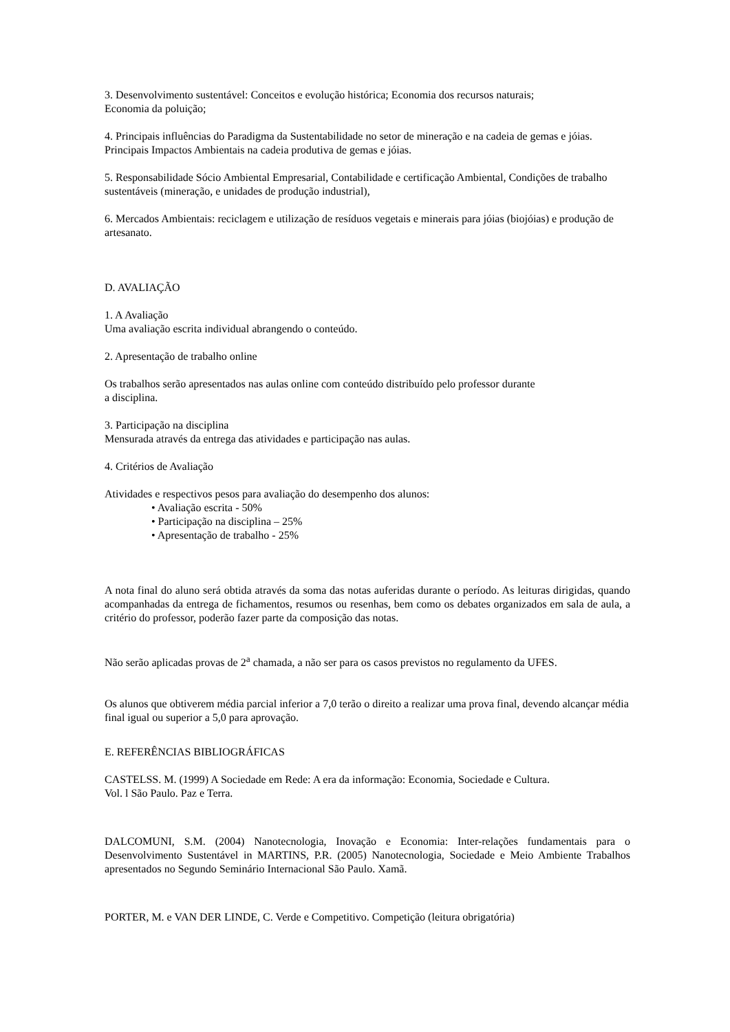3. Desenvolvimento sustentável: Conceitos e evolução histórica; Economia dos recursos naturais;
Economia da poluição;
4. Principais influências do Paradigma da Sustentabilidade no setor de mineração e na cadeia de gemas e jóias. Principais Impactos Ambientais na cadeia produtiva de gemas e jóias.
5. Responsabilidade Sócio Ambiental Empresarial, Contabilidade e certificação Ambiental, Condições de trabalho sustentáveis (mineração, e unidades de produção industrial),
6. Mercados Ambientais: reciclagem e utilização de resíduos vegetais e minerais para jóias (biojóias) e produção de artesanato.
D. AVALIAÇÃO
1. A Avaliação
Uma avaliação escrita individual abrangendo o conteúdo.
2. Apresentação de trabalho online
Os trabalhos serão apresentados nas aulas online com conteúdo distribuído pelo professor durante
a disciplina.
3. Participação na disciplina
Mensurada através da entrega das atividades e participação nas aulas.
4. Critérios de Avaliação
Atividades e respectivos pesos para avaliação do desempenho dos alunos:
• Avaliação escrita - 50%
• Participação na disciplina – 25%
• Apresentação de trabalho - 25%
A nota final do aluno será obtida através da soma das notas auferidas durante o período. As leituras dirigidas, quando acompanhadas da entrega de fichamentos, resumos ou resenhas, bem como os debates organizados em sala de aula, a critério do professor, poderão fazer parte da composição das notas.
Não serão aplicadas provas de 2<sup>a</sup> chamada, a não ser para os casos previstos no regulamento da UFES.
Os alunos que obtiverem média parcial inferior a 7,0 terão o direito a realizar uma prova final, devendo alcançar média final igual ou superior a 5,0 para aprovação.
E. REFERÊNCIAS BIBLIOGRÁFICAS
CASTELSS. M. (1999) A Sociedade em Rede: A era da informação: Economia, Sociedade e Cultura.
Vol. l São Paulo. Paz e Terra.
DALCOMUNI, S.M. (2004) Nanotecnologia, Inovação e Economia: Inter-relações fundamentais para o Desenvolvimento Sustentável in MARTINS, P.R. (2005) Nanotecnologia, Sociedade e Meio Ambiente Trabalhos apresentados no Segundo Seminário Internacional São Paulo. Xamã.
PORTER, M. e VAN DER LINDE, C. Verde e Competitivo. Competição (leitura obrigatória)